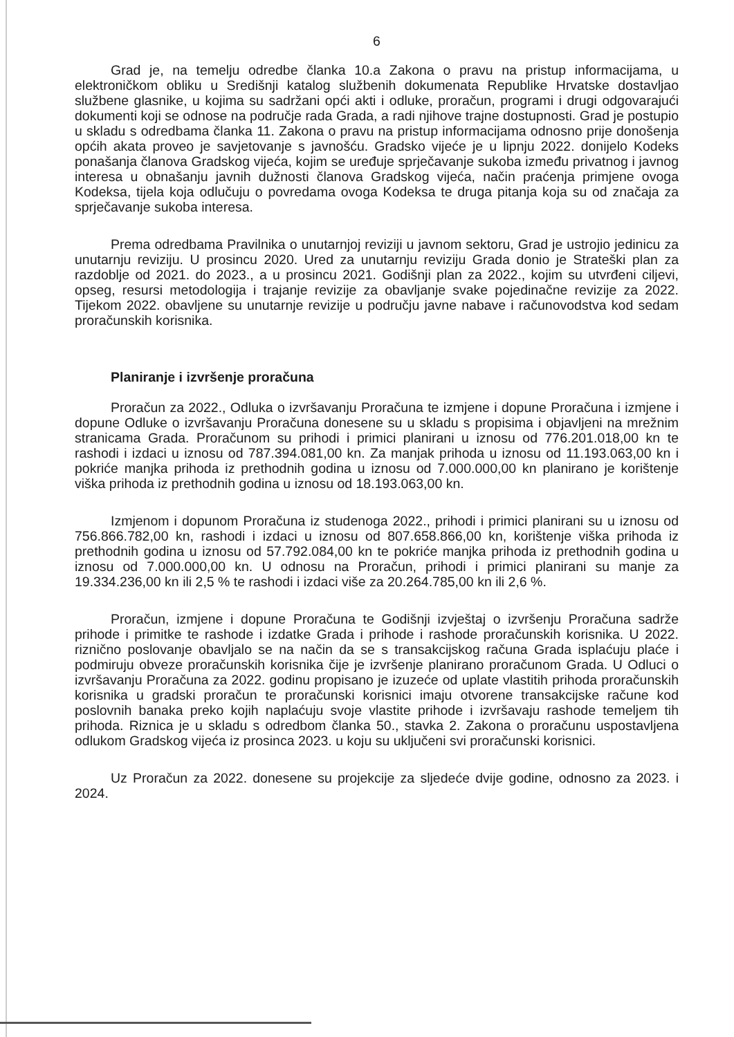6
Grad je, na temelju odredbe članka 10.a Zakona o pravu na pristup informacijama, u elektroničkom obliku u Središnji katalog službenih dokumenata Republike Hrvatske dostavljao službene glasnike, u kojima su sadržani opći akti i odluke, proračun, programi i drugi odgovarajući dokumenti koji se odnose na područje rada Grada, a radi njihove trajne dostupnosti. Grad je postupio u skladu s odredbama članka 11. Zakona o pravu na pristup informacijama odnosno prije donošenja općih akata proveo je savjetovanje s javnošću. Gradsko vijeće je u lipnju 2022. donijelo Kodeks ponašanja članova Gradskog vijeća, kojim se uređuje sprječavanje sukoba između privatnog i javnog interesa u obnašanju javnih dužnosti članova Gradskog vijeća, način praćenja primjene ovoga Kodeksa, tijela koja odlučuju o povredama ovoga Kodeksa te druga pitanja koja su od značaja za sprječavanje sukoba interesa.
Prema odredbama Pravilnika o unutarnjoj reviziji u javnom sektoru, Grad je ustrojio jedinicu za unutarnju reviziju. U prosincu 2020. Ured za unutarnju reviziju Grada donio je Strateški plan za razdoblje od 2021. do 2023., a u prosincu 2021. Godišnji plan za 2022., kojim su utvrđeni ciljevi, opseg, resursi metodologija i trajanje revizije za obavljanje svake pojedinačne revizije za 2022. Tijekom 2022. obavljene su unutarnje revizije u području javne nabave i računovodstva kod sedam proračunskih korisnika.
Planiranje i izvršenje proračuna
Proračun za 2022., Odluka o izvršavanju Proračuna te izmjene i dopune Proračuna i izmjene i dopune Odluke o izvršavanju Proračuna donesene su u skladu s propisima i objavljeni na mrežnim stranicama Grada. Proračunom su prihodi i primici planirani u iznosu od 776.201.018,00 kn te rashodi i izdaci u iznosu od 787.394.081,00 kn. Za manjak prihoda u iznosu od 11.193.063,00 kn i pokriće manjka prihoda iz prethodnih godina u iznosu od 7.000.000,00 kn planirano je korištenje viška prihoda iz prethodnih godina u iznosu od 18.193.063,00 kn.
Izmjenom i dopunom Proračuna iz studenoga 2022., prihodi i primici planirani su u iznosu od 756.866.782,00 kn, rashodi i izdaci u iznosu od 807.658.866,00 kn, korištenje viška prihoda iz prethodnih godina u iznosu od 57.792.084,00 kn te pokriće manjka prihoda iz prethodnih godina u iznosu od 7.000.000,00 kn. U odnosu na Proračun, prihodi i primici planirani su manje za 19.334.236,00 kn ili 2,5 % te rashodi i izdaci više za 20.264.785,00 kn ili 2,6 %.
Proračun, izmjene i dopune Proračuna te Godišnji izvještaj o izvršenju Proračuna sadrže prihode i primitke te rashode i izdatke Grada i prihode i rashode proračunskih korisnika. U 2022. riznično poslovanje obavljalo se na način da se s transakcijskog računa Grada isplaćuju plaće i podmiruju obveze proračunskih korisnika čije je izvršenje planirano proračunom Grada. U Odluci o izvršavanju Proračuna za 2022. godinu propisano je izuzeće od uplate vlastitih prihoda proračunskih korisnika u gradski proračun te proračunski korisnici imaju otvorene transakcijske račune kod poslovnih banaka preko kojih naplaćuju svoje vlastite prihode i izvršavaju rashode temeljem tih prihoda. Riznica je u skladu s odredbom članka 50., stavka 2. Zakona o proračunu uspostavljena odlukom Gradskog vijeća iz prosinca 2023. u koju su uključeni svi proračunski korisnici.
Uz Proračun za 2022. donesene su projekcije za sljedeće dvije godine, odnosno za 2023. i 2024.